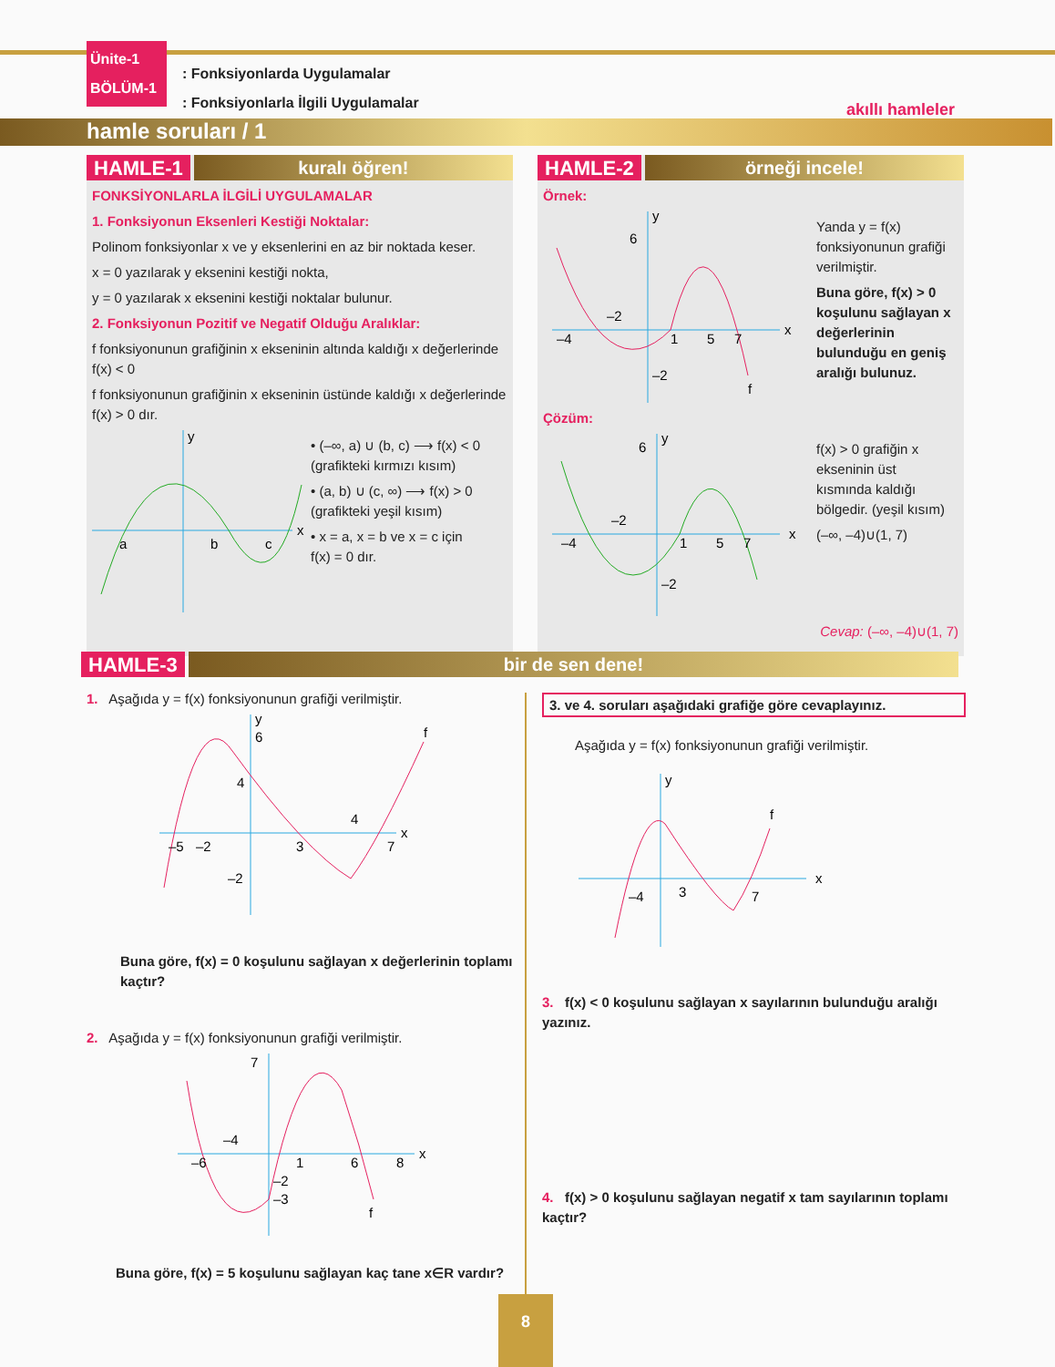Ünite-1
BÖLÜM-1
: Fonksiyonlarda Uygulamalar
: Fonksiyonlarla İlgili Uygulamalar
hamle soruları / 1
akıllı hamleler
HAMLE-1 kuralı öğren!
FONKSİYONLARLA İLGİLİ UYGULAMALAR
1. Fonksiyonun Eksenleri Kestiği Noktalar:
Polinom fonksiyonlar x ve y eksenlerini en az bir noktada keser.
x = 0 yazılarak y eksenini kestiği nokta,
y = 0 yazılarak x eksenini kestiği noktalar bulunur.
2. Fonksiyonun Pozitif ve Negatif Olduğu Aralıklar:
f fonksiyonunun grafiğinin x ekseninin altında kaldığı x değerlerinde f(x) < 0
f fonksiyonunun grafiğinin x ekseninin üstünde kaldığı x değerlerinde f(x) > 0 dır.
a
b
c
x
y
• (–∞, a) ∪ (b, c) ⟶ f(x) < 0
(grafikteki kırmızı kısım)
• (a, b) ∪ (c, ∞) ⟶ f(x) > 0
(grafikteki yeşil kısım)
• x = a, x = b ve x = c için
f(x) = 0 dır.
HAMLE-2 örneği incele!
Örnek:
6
–4
–2
1
5
7
–2
f
x
y
Yanda y = f(x) fonksiyonunun grafiği verilmiştir.
Buna göre, f(x) > 0 koşulunu sağlayan x değerlerinin bulunduğu en geniş aralığı bulunuz.
Çözüm:
6
–4
–2
1
5
7
–2
x
y
f(x) > 0 grafiğin x ekseninin üst kısmında kaldığı bölgedir. (yeşil kısım)
(–∞, –4)∪(1, 7)
Cevap: (–∞, –4)∪(1, 7)
HAMLE-3 bir de sen dene!
1. Aşağıda y = f(x) fonksiyonunun grafiği verilmiştir.
6
4
–5
–2
3
4
7
–2
x
y
f
Buna göre, f(x) = 0 koşulunu sağlayan x değerlerinin toplamı kaçtır?
2. Aşağıda y = f(x) fonksiyonunun grafiği verilmiştir.
7
–6
–4
1
6
8
–2
–3
x
f
Buna göre, f(x) = 5 koşulunu sağlayan kaç tane x∈R vardır?
3. ve 4. soruları aşağıdaki grafiğe göre cevaplayınız.
Aşağıda y = f(x) fonksiyonunun grafiği verilmiştir.
–4
3
7
f
x
y
3. f(x) < 0 koşulunu sağlayan x sayılarının bulunduğu aralığı yazınız.
4. f(x) > 0 koşulunu sağlayan negatif x tam sayılarının toplamı kaçtır?
8